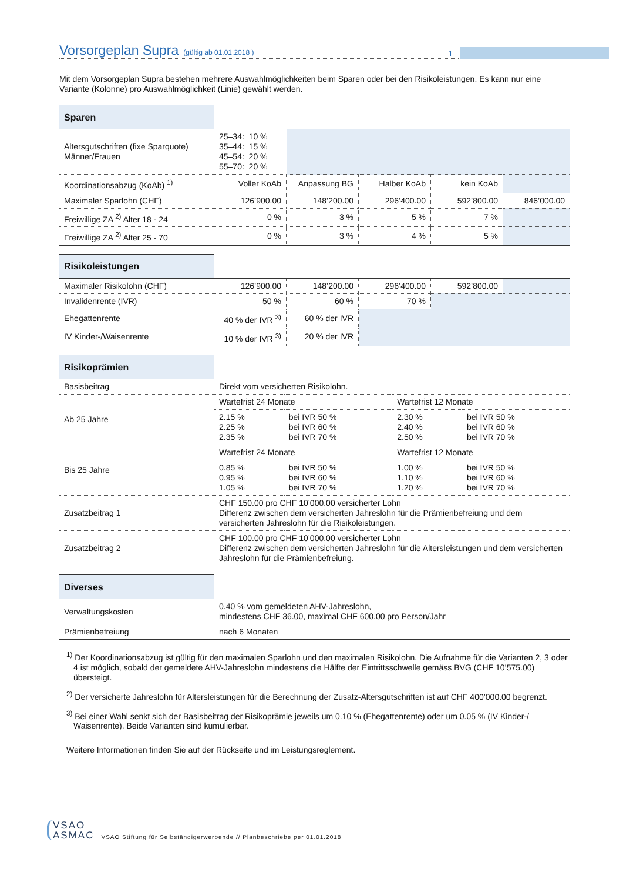Vorsorgeplan Supra
(gültig ab 01.01.2018 ) 1
Mit dem Vorsorgeplan Supra bestehen mehrere Auswahlmöglichkeiten beim Sparen oder bei den Risikoleistungen. Es kann nur eine Variante (Kolonne) pro Auswahlmöglichkeit (Linie) gewählt werden.
| Sparen | | | | | |
| Altersgutschriften (fixe Sparquote) Männer/Frauen | 25–34: 10 % 35–44: 15 % 45–54: 20 % 55–70: 20 % | | | | |
| Koordinationsabzug (KoAb) <sup>1)</sup> | Voller KoAb | Anpassung BG | Halber KoAb | kein KoAb | |
| Maximaler Sparlohn (CHF) | 126’900.00 | 148’200.00 | 296’400.00 | 592’800.00 | 846’000.00 |
| Freiwillige ZA <sup>2)</sup> Alter 18 - 24 | 0 % | 3 % | 5 % | 7 % | |
| Freiwillige ZA <sup>2)</sup> Alter 25 - 70 | 0 % | 3 % | 4 % | 5 % | |
| Risikoleistungen | | | | | |
| Maximaler Risikolohn (CHF) | 126’900.00 | 148’200.00 | 296’400.00 | 592’800.00 | |
| Invalidenrente (IVR) | 50 % | 60 % | 70 % | | |
| Ehegattenrente | 40 % der IVR <sup>3)</sup> | 60 % der IVR | | | |
| IV Kinder-/Waisenrente | 10 % der IVR <sup>3)</sup> | 20 % der IVR | | | |
| Risikoprämien | | | | |
| Basisbeitrag | Direkt vom versicherten Risikolohn. | | | |
| Ab 25 Jahre | Wartefrist 24 Monate | | Wartefrist 12 Monate | |
| | 2.15 % 2.25 % 2.35 % | bei IVR 50 % bei IVR 60 % bei IVR 70 % | 2.30 % 2.40 % 2.50 % | bei IVR 50 % bei IVR 60 % bei IVR 70 % |
| Bis 25 Jahre | Wartefrist 24 Monate | | Wartefrist 12 Monate | |
| | 0.85 % 0.95 % 1.05 % | bei IVR 50 % bei IVR 60 % bei IVR 70 % | 1.00 % 1.10 % 1.20 % | bei IVR 50 % bei IVR 60 % bei IVR 70 % |
| Zusatzbeitrag 1 | CHF 150.00 pro CHF 10’000.00 versicherter Lohn Differenz zwischen dem versicherten Jahreslohn für die Prämienbefreiung und dem versicherten Jahreslohn für die Risikoleistungen. | | | |
| Zusatzbeitrag 2 | CHF 100.00 pro CHF 10’000.00 versicherter Lohn Differenz zwischen dem versicherten Jahreslohn für die Altersleistungen und dem versicherten Jahreslohn für die Prämienbefreiung. | | | |
| Diverses | |
| Verwaltungskosten | 0.40 % vom gemeldeten AHV-Jahreslohn, mindestens CHF 36.00, maximal CHF 600.00 pro Person/Jahr |
| Prämienbefreiung | nach 6 Monaten |
<sup>1)</sup> Der Koordinationsabzug ist gültig für den maximalen Sparlohn und den maximalen Risikolohn. Die Aufnahme für die Varianten 2, 3 oder 4 ist möglich, sobald der gemeldete AHV-Jahreslohn mindestens die Hälfte der Eintrittsschwelle gemäss BVG (CHF 10’575.00) übersteigt.
<sup>2)</sup> Der versicherte Jahreslohn für Altersleistungen für die Berechnung der Zusatz-Altersgutschriften ist auf CHF 400’000.00 begrenzt.
<sup>3)</sup> Bei einer Wahl senkt sich der Basisbeitrag der Risikoprämie jeweils um 0.10 % (Ehegattenrente) oder um 0.05 % (IV Kinder-/ Waisenrente). Beide Varianten sind kumulierbar.
Weitere Informationen finden Sie auf der Rückseite und im Leistungsreglement.
VSAO
ASMAC
VSAO Stiftung für Selbständigerwerbende // Planbeschriebe per 01.01.2018